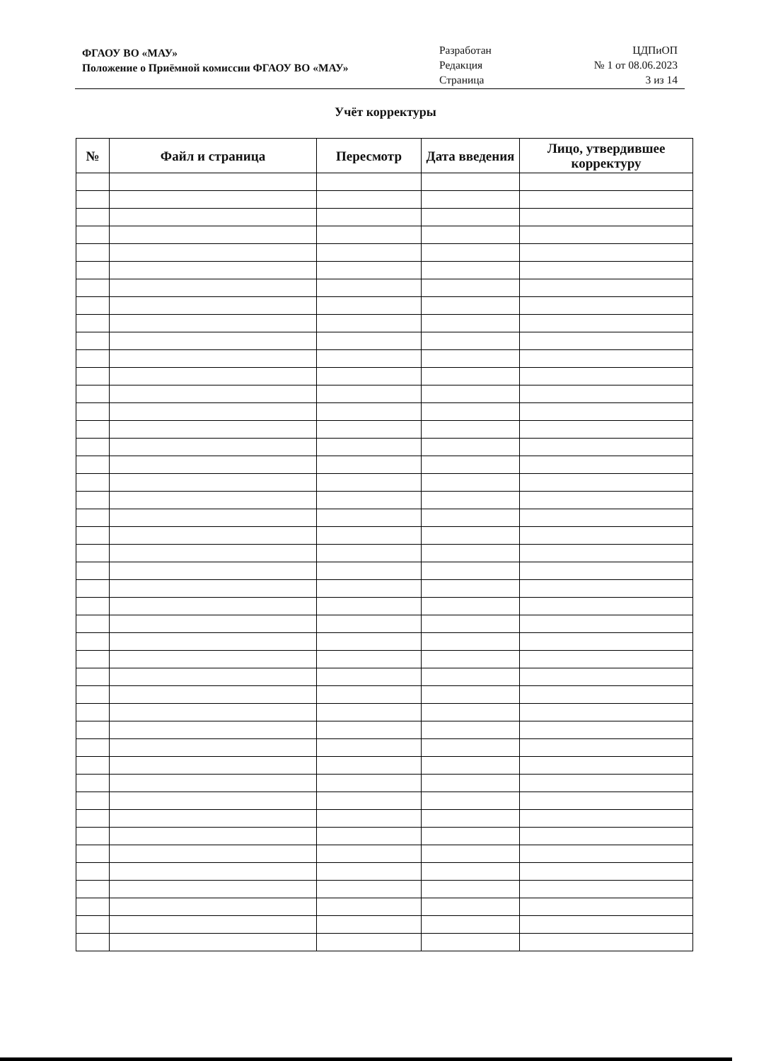ФГАОУ ВО «МАУ»
Положение о Приёмной комиссии ФГАОУ ВО «МАУ»
Разработан
Редакция
Страница
ЦДПиОП
№ 1 от 08.06.2023
3 из 14
Учёт корректуры
| № | Файл и страница | Пересмотр | Дата введения | Лицо, утвердившее корректуру |
| --- | --- | --- | --- | --- |